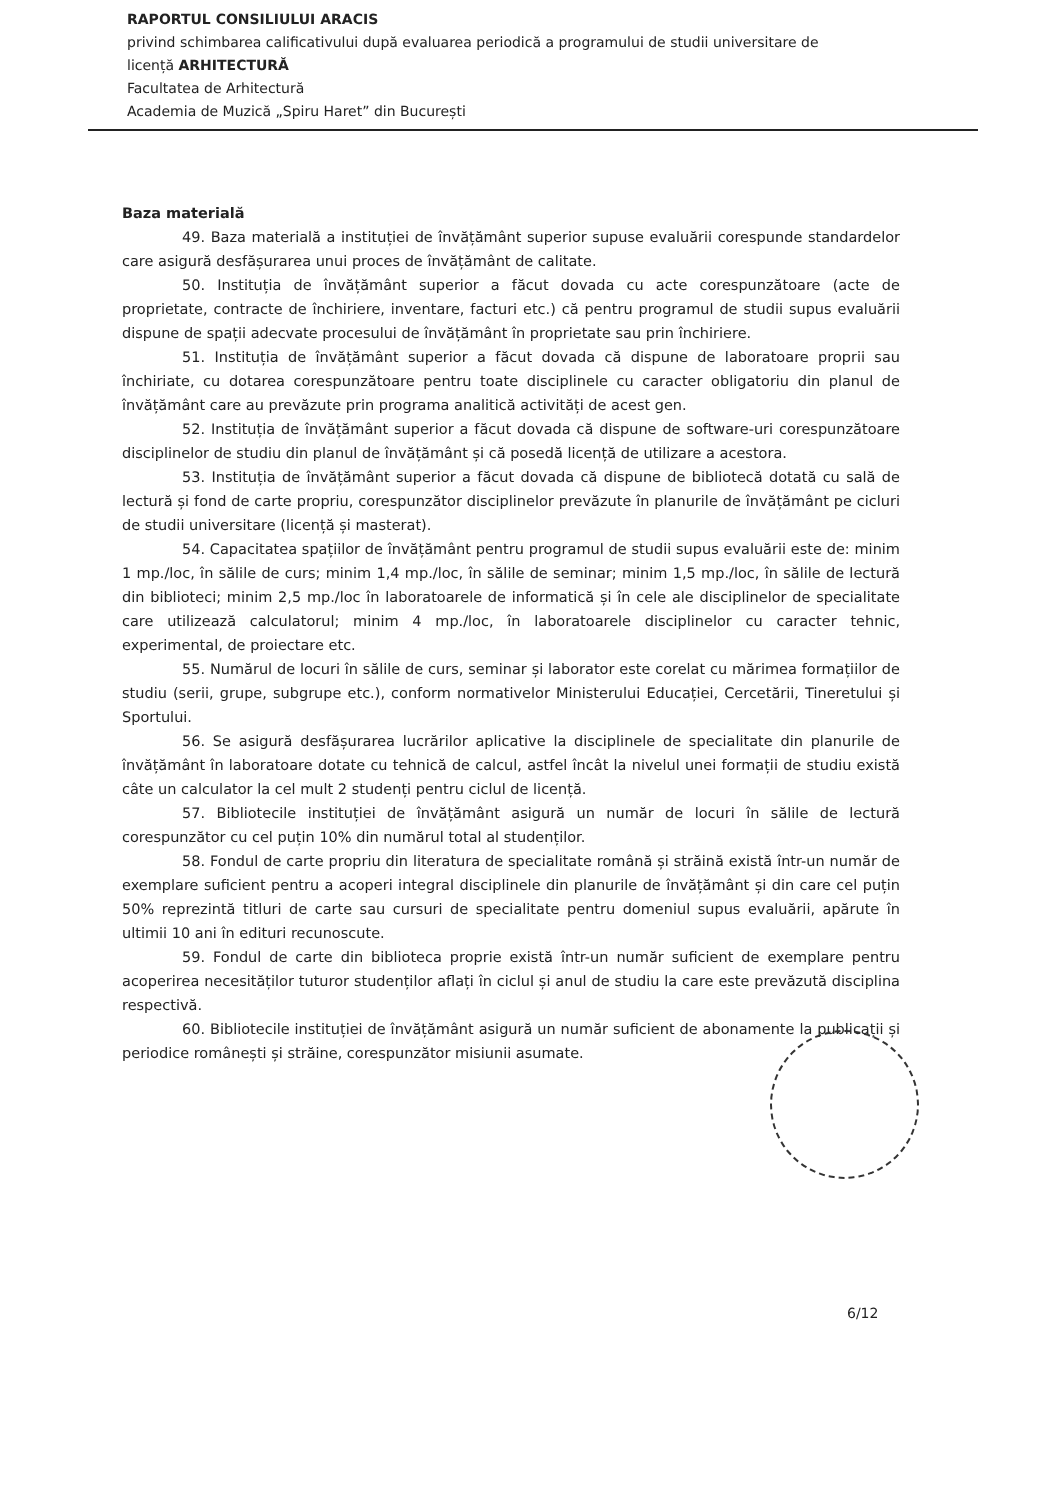RAPORTUL CONSILIULUI ARACIS
privind schimbarea calificativului după evaluarea periodică a programului de studii universitare de licență ARHITECTURĂ
Facultatea de Arhitectură
Academia de Muzică „Spiru Haret” din București
Baza materială
49. Baza materială a instituției de învățământ superior supuse evaluării corespunde standardelor care asigură desfășurarea unui proces de învățământ de calitate.
50. Instituția de învățământ superior a făcut dovada cu acte corespunzătoare (acte de proprietate, contracte de închiriere, inventare, facturi etc.) că pentru programul de studii supus evaluării dispune de spații adecvate procesului de învățământ în proprietate sau prin închiriere.
51. Instituția de învățământ superior a făcut dovada că dispune de laboratoare proprii sau închiriate, cu dotarea corespunzătoare pentru toate disciplinele cu caracter obligatoriu din planul de învățământ care au prevăzute prin programa analitică activități de acest gen.
52. Instituția de învățământ superior a făcut dovada că dispune de software-uri corespunzătoare disciplinelor de studiu din planul de învățământ și că posedă licență de utilizare a acestora.
53. Instituția de învățământ superior a făcut dovada că dispune de bibliotecă dotată cu sală de lectură și fond de carte propriu, corespunzător disciplinelor prevăzute în planurile de învățământ pe cicluri de studii universitare (licență și masterat).
54. Capacitatea spațiilor de învățământ pentru programul de studii supus evaluării este de: minim 1 mp./loc, în sălile de curs; minim 1,4 mp./loc, în sălile de seminar; minim 1,5 mp./loc, în sălile de lectură din biblioteci; minim 2,5 mp./loc în laboratoarele de informatică și în cele ale disciplinelor de specialitate care utilizează calculatorul; minim 4 mp./loc, în laboratoarele disciplinelor cu caracter tehnic, experimental, de proiectare etc.
55. Numărul de locuri în sălile de curs, seminar și laborator este corelat cu mărimea formațiilor de studiu (serii, grupe, subgrupe etc.), conform normativelor Ministerului Educației, Cercetării, Tineretului și Sportului.
56. Se asigură desfășurarea lucrărilor aplicative la disciplinele de specialitate din planurile de învățământ în laboratoare dotate cu tehnică de calcul, astfel încât la nivelul unei formații de studiu există câte un calculator la cel mult 2 studenți pentru ciclul de licență.
57. Bibliotecile instituției de învățământ asigură un număr de locuri în sălile de lectură corespunzător cu cel puțin 10% din numărul total al studenților.
58. Fondul de carte propriu din literatura de specialitate română și străină există într-un număr de exemplare suficient pentru a acoperi integral disciplinele din planurile de învățământ și din care cel puțin 50% reprezintă titluri de carte sau cursuri de specialitate pentru domeniul supus evaluării, apărute în ultimii 10 ani în edituri recunoscute.
59. Fondul de carte din biblioteca proprie există într-un număr suficient de exemplare pentru acoperirea necesităților tuturor studenților aflați în ciclul și anul de studiu la care este prevăzută disciplina respectivă.
60. Bibliotecile instituției de învățământ asigură un număr suficient de abonamente la publicații și periodice românești și străine, corespunzător misiunii asumate.
6/12